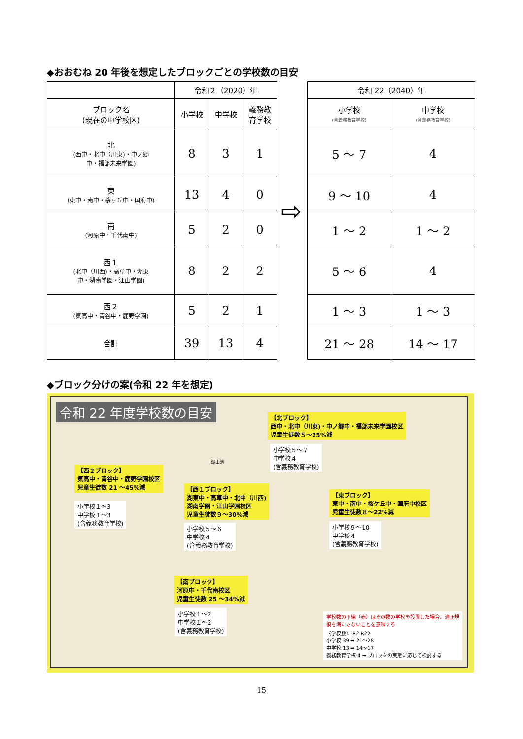◆おおむね 20 年後を想定したブロックごとの学校数の目安
| | 令和２（2020）年 | | |
| ブロック名 (現在の中学校区) | 小学校 | 中学校 | 義務教 育学校 |
| 北 (西中・北中（川東)・中ノ郷 中・福部未来学園) | 8 | 3 | 1 |
| 東 (東中・南中・桜ヶ丘中・国府中) | 13 | 4 | 0 |
| 南 (河原中・千代南中) | 5 | 2 | 0 |
| 西１ (北中（川西)・高草中・湖東 中・湖南学園・江山学園) | 8 | 2 | 2 |
| 西２ (気高中・青谷中・鹿野学園) | 5 | 2 | 1 |
| 合計 | 39 | 13 | 4 |
⇨
| 令和 22（2040）年 | |
| 小学校 (含義務教育学校) | 中学校 (含義務教育学校) |
| 5 ～ 7 | 4 |
| 9 ～ 10 | 4 |
| 1 ～ 2 | 1 ～ 2 |
| 5 ～ 6 | 4 |
| 1 ～ 3 | 1 ～ 3 |
| 21 ～ 28 | 14 ～ 17 |
◆ブロック分けの案(令和 22 年を想定)
令和 22 年度学校数の目安
【北ブロック】
西中・北中（川東)・中ノ郷中・福部未来学園校区
児童生徒数５～25%減
小学校５～７
中学校４
(含義務教育学校)
湖山池
【西２ブロック】
気高中・青谷中・鹿野学園校区
児童生徒数 21 ～45%減
小学校１～3
中学校１～3
(含義務教育学校)
【西１ブロック】
湖東中・高草中・北中（川西)
湖南学園・江山学園校区
児童生徒数９～30%減
小学校５～６
中学校４
(含義務教育学校)
【東ブロック】
東中・南中・桜ケ丘中・国府中校区
児童生徒数８～22%減
小学校９～10
中学校４
(含義務教育学校)
【南ブロック】
河原中・千代南校区
児童生徒数 25 ～34%減
小学校１～2
中学校１～2
(含義務教育学校)
学校数の下線（赤）はその数の学校を設置した場合、適正規模を満たさないことを意味する
〈学校数〉 R2 R22
小学校 39 ➡ 21～28
中学校 13 ➡ 14～17
義務教育学校 4 ➡ ブロックの実態に応じて検討する
15